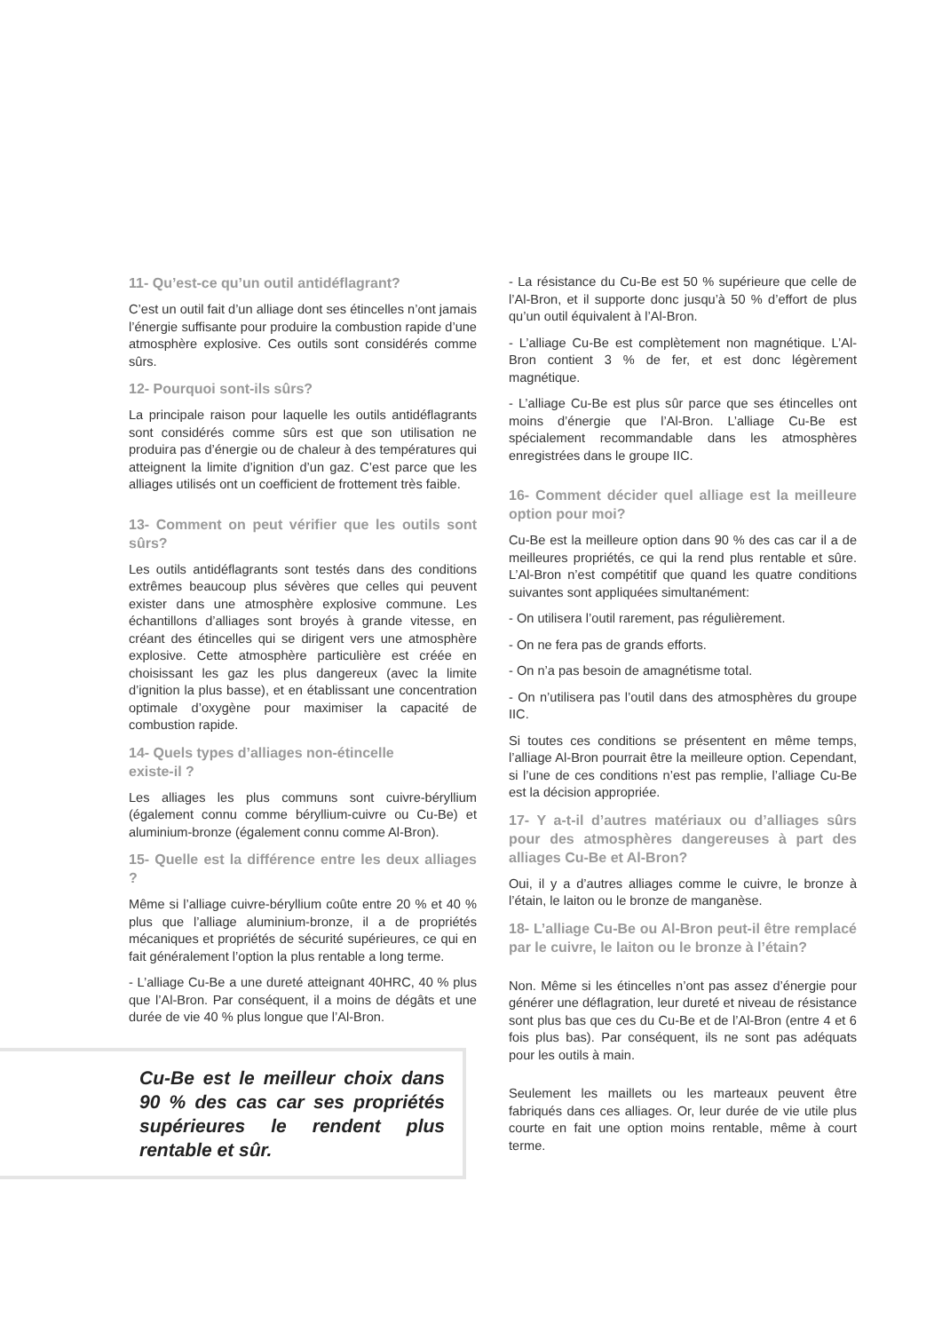11- Qu’est-ce qu’un outil antidéflagrant?
C’est un outil fait d’un alliage dont ses étincelles n’ont jamais l’énergie suffisante pour produire la combustion rapide d’une atmosphère explosive. Ces outils sont considérés comme sûrs.
12- Pourquoi sont-ils sûrs?
La principale raison pour laquelle les outils antidéflagrants sont considérés comme sûrs est que son utilisation ne produira pas d’énergie ou de chaleur à des températures qui atteignent la limite d’ignition d’un gaz. C’est parce que les alliages utilisés ont un coefficient de frottement très faible.
13- Comment on peut vérifier que les outils sont sûrs?
Les outils antidéflagrants sont testés dans des conditions extrêmes beaucoup plus sévères que celles qui peuvent exister dans une atmosphère explosive commune. Les échantillons d’alliages sont broyés à grande vitesse, en créant des étincelles qui se dirigent vers une atmosphère explosive. Cette atmosphère particulière est créée en choisissant les gaz les plus dangereux (avec la limite d’ignition la plus basse), et en établissant une concentration optimale d’oxygène pour maximiser la capacité de combustion rapide.
14- Quels types d’alliages non-étincelle
existe-il ?
Les alliages les plus communs sont cuivre-béryllium (également connu comme béryllium-cuivre ou Cu-Be) et aluminium-bronze (également connu comme Al-Bron).
15- Quelle est la différence entre les deux alliages ?
Même si l’alliage cuivre-béryllium coûte entre 20 % et 40 % plus que l’alliage aluminium-bronze, il a de propriétés mécaniques et propriétés de sécurité supérieures, ce qui en fait généralement l’option la plus rentable a long terme.
- L’alliage Cu-Be a une dureté atteignant 40HRC, 40 % plus que l’Al-Bron. Par conséquent, il a moins de dégâts et une durée de vie 40 % plus longue que l’Al-Bron.
Cu-Be est le meilleur choix dans 90 % des cas car ses propriétés supérieures le rendent plus rentable et sûr.
- La résistance du Cu-Be est 50 % supérieure que celle de l’Al-Bron, et il supporte donc jusqu’à 50 % d’effort de plus qu’un outil équivalent à l’Al-Bron.
- L’alliage Cu-Be est complètement non magnétique. L’Al-Bron contient 3 % de fer, et est donc légèrement magnétique.
- L’alliage Cu-Be est plus sûr parce que ses étincelles ont moins d’énergie que l’Al-Bron. L’alliage Cu-Be est spécialement recommandable dans les atmosphères enregistrées dans le groupe IIC.
16- Comment décider quel alliage est la meilleure option pour moi?
Cu-Be est la meilleure option dans 90 % des cas car il a de meilleures propriétés, ce qui la rend plus rentable et sûre. L’Al-Bron n’est compétitif que quand les quatre conditions suivantes sont appliquées simultanément:
- On utilisera l’outil rarement, pas régulièrement.
- On ne fera pas de grands efforts.
- On n’a pas besoin de amagnétisme total.
- On n’utilisera pas l’outil dans des atmosphères du groupe IIC.
Si toutes ces conditions se présentent en même temps, l’alliage Al-Bron pourrait être la meilleure option. Cependant, si l’une de ces conditions n’est pas remplie, l’alliage Cu-Be est la décision appropriée.
17- Y a-t-il d’autres matériaux ou d’alliages sûrs pour des atmosphères dangereuses à part des alliages Cu-Be et Al-Bron?
Oui, il y a d’autres alliages comme le cuivre, le bronze à l’étain, le laiton ou le bronze de manganèse.
18- L’alliage Cu-Be ou Al-Bron peut-il être remplacé par le cuivre, le laiton ou le bronze à l’étain?
Non. Même si les étincelles n’ont pas assez d’énergie pour générer une déflagration, leur dureté et niveau de résistance sont plus bas que ces du Cu-Be et de l’Al-Bron (entre 4 et 6 fois plus bas). Par conséquent, ils ne sont pas adéquats pour les outils à main.
Seulement les maillets ou les marteaux peuvent être fabriqués dans ces alliages. Or, leur durée de vie utile plus courte en fait une option moins rentable, même à court terme.